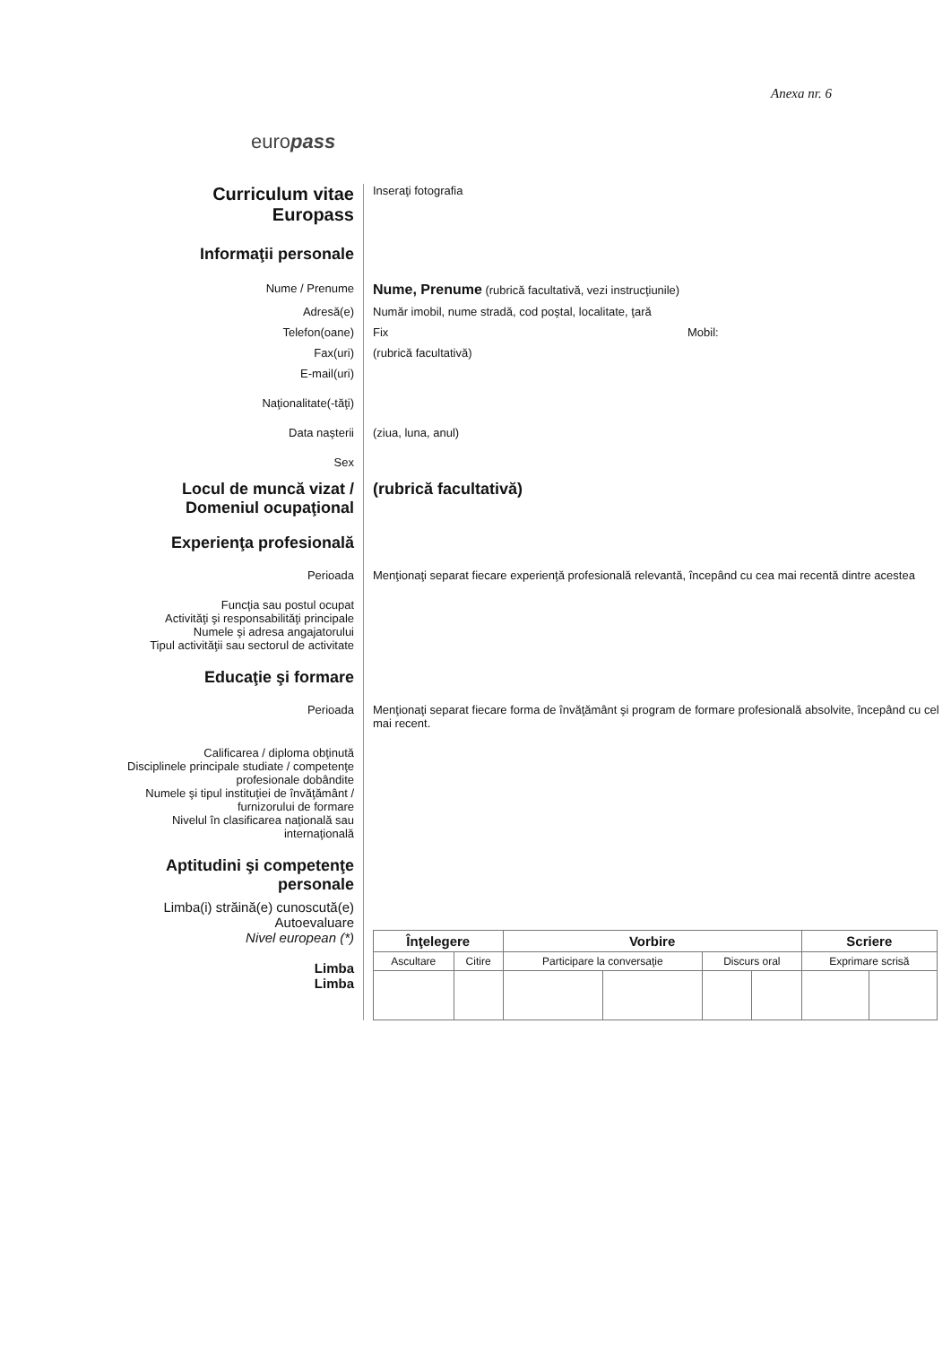Anexa nr. 6
europass
Curriculum vitae
Europass
Inseraţi fotografia
Informaţii personale
Nume / Prenume
Nume, Prenume (rubrică facultativă, vezi instrucţiunile)
Adresă(e) Număr imobil, nume stradă, cod poştal, localitate, ţară
Telefon(oane) Fix Mobil:
Fax(uri) (rubrică facultativă)
E-mail(uri)
Naţionalitate(-tăţi)
Data naşterii (ziua, luna, anul)
Sex
Locul de muncă vizat /
Domeniul ocupaţional
(rubrică facultativă)
Experienţa profesională
Perioada Menţionaţi separat fiecare experienţă profesională relevantă, începând cu cea mai recentă dintre acestea
Funcţia sau postul ocupat
Activităţi şi responsabilităţi principale
Numele şi adresa angajatorului
Tipul activităţii sau sectorul de activitate
Educaţie şi formare
Perioada Menţionaţi separat fiecare forma de învăţământ şi program de formare profesională absolvite, începând cu cel mai recent.
Calificarea / diploma obţinută
Disciplinele principale studiate / competenţe profesionale dobândite
Numele şi tipul instituţiei de învăţământ / furnizorului de formare
Nivelul în clasificarea naţională sau internaţională
Aptitudini şi competenţe personale
Limba(i) străină(e) cunoscută(e)
Autoevaluare
Nivel european (*)
Limba
Limba
| Înţelegere | | | Vorbire | | | | Scriere | |
| --- | --- | --- | --- | --- | --- | --- | --- | --- |
| Ascultare | | Citire | Participare la conversaţie | | Discurs oral | | Exprimare scrisă | |